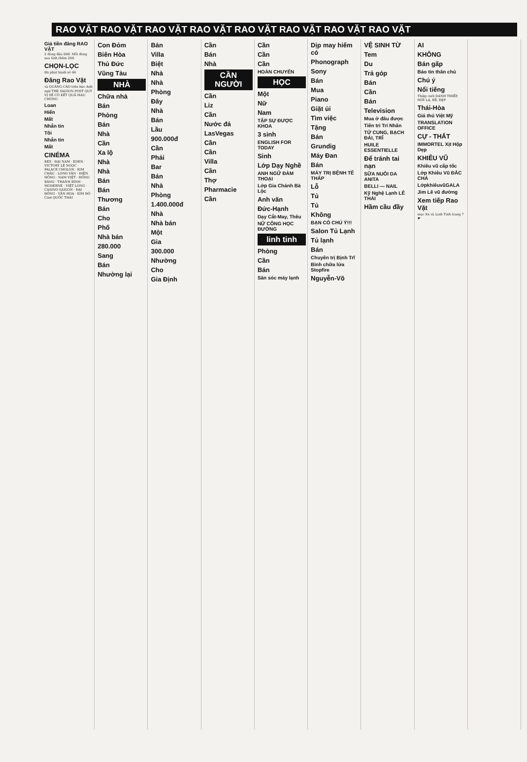RAO VẶT RAO VẶT RAO VẶT RAO VẶT RAO VẶT RAO VẶT RAO VẶT RAO VẶT
Giá tiền đăng RAO VẶT
2 dòng đầu 60đ. Mỗi dòng sau tính thêm 20đ.
CHỌN-LỌC
Đã phát hành số 46
Đăng Rao Vặt
và QUẢNG CÁO trên báo Anh ngữ THE SAIGON POST QUÝ VỊ SẼ CÓ KẾT QUẢ MAU CHÓNG
Loan
Hiển
Mất
Nhắn tin
Tôi
Nhắn tin
Mất
CINÉMA
REX · ĐẠI NAM · EDEN · VICTORY LÊ NGỌC · PALACE CHOLON · KIM CHÂU · LONG VÂN · ĐIỆN HỒNG · NAM VIỆT · HỒNG BÀNG · THANH BÌNH · MODERNE · VIỆT LONG · CASINO SAIGON · ĐẠI ĐỒNG · VĂN HOA · KIM ĐÔ · Ciné QUỐC THÁI
Con Đỏm
Biên Hòa
Thủ Đức
Vũng Tàu
NHÀ
Chữa nhà
Bán
Phòng
Bán
Nhà
Cần
Xa lộ
Nhà
Nhà
Bán
Bán
Thương
Bán
Cho
Phố
Nhà bán
280.000
Sang
Bán
Nhường lại
Bán
Villa
Biệt
Nhà
Nhà
Phòng
Đây
Nhà
Bán
Lầu
900.000đ
Cần
Phải
Bar
Bán
Nhà
Phòng
1.400.000đ
Nhà
Nhà bán
Một
Gia
300.000
Nhường
Cho
Gia Định
Cần
Bán
Nhà
CẦN NGƯỜI
Cần
Liz
Cần
Nước đá
LasVegas
Cần
Cần
Villa
Cần
Thợ
Pharmacie
Cần
Cần
Cần
Cần
HOÀN CHUYỂN
HỌC
Một
Nữ
Nam
TẬP SỰ ĐƯỢC KHOA
3 sinh
ENGLISH FOR TODAY
Sinh
Lớp Dạy Nghề
ANH NGỮ ĐÀM THOẠI
Lớp Gia Chánh Bà Lộc
Anh văn
Đức-Hạnh
Dạy Cắt-May, Thêu
NỮ CÔNG HỌC ĐƯỜNG
linh tinh
Phòng
Cần
Bán
Săn sóc máy lạnh
Dịp may hiếm có
Phonograph
Sony
Bán
Mua
Piano
Giặt ủi
Tìm việc
Tặng
Bán
Grundig
Máy Đan
Bán
MÁY TRỊ BỆNH TÊ THẤP
Lỗ
Tủ
Tủ
Không
BẠN CÓ CHÚ Ý!!!
Salon Tủ Lạnh
Tủ lạnh
Bán
Chuyên trị Bịnh Trĩ
Bình chữa lửa Stopfire
Nguyễn-Võ
VỆ SINH TỪ
Tem
Du
Trả góp
Bán
Cần
Bán
Television
Mua ở đâu được
Tiên tri Trí Nhân
TỬ CUNG, BẠCH ĐÁI, TRĨ
HUILE ESSENTIELLE
Để tránh tai nạn
SỮA NUÔI DA ANITA
BELLI — NAIL
Kỹ Nghệ Lạnh LÊ THÁI
Hầm cầu đầy
AI
KHÔNG
Bán gấp
Báo tin thân chủ
Chú ý
Nổi tiếng
Thiệp cưới DANH THIẾP, MỚI LẠ, RẺ, ĐẸP
Thái-Hòa
Giá thú Việt Mỹ
TRANSLATION OFFICE
CỰ - THẤT
IMMORTEL Xịt Hộp Dẹp
KHIÊU VŨ
Khiêu vũ cấp tốc
Lớp Khiêu Vũ ĐẮC CHÁ
LớpkhiêuvũGALA
Jim Lê vũ đường
Xem tiếp Rao Vặt
mục Xe và Linh Tinh trang 7 ☛